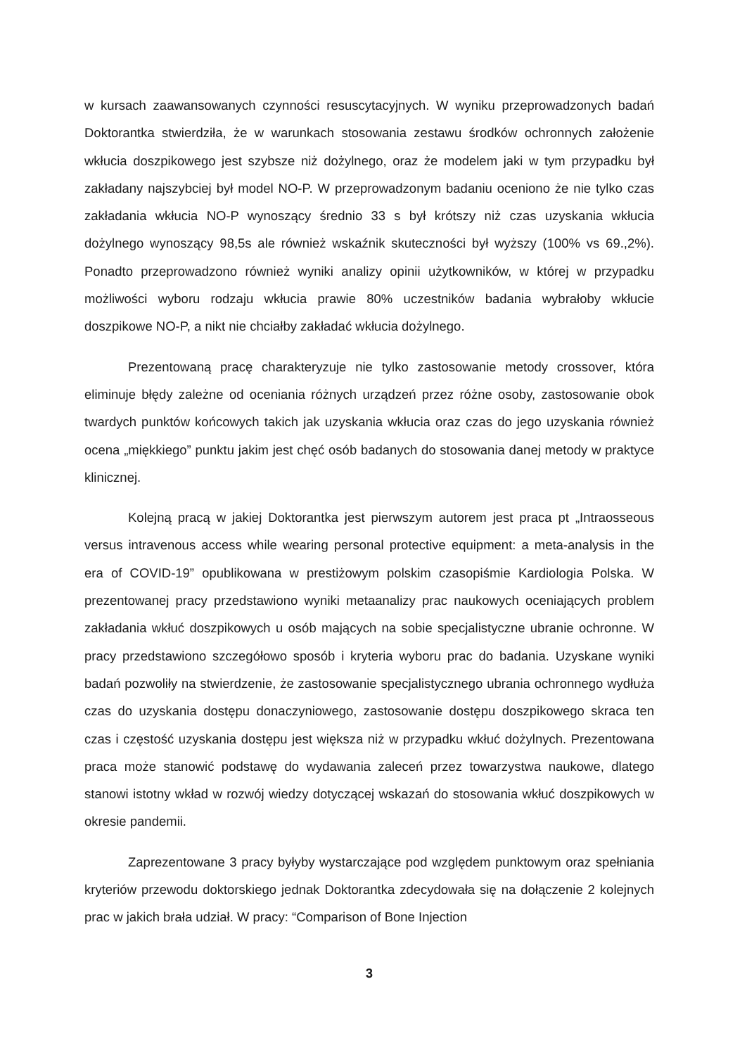w kursach zaawansowanych czynności resuscytacyjnych. W wyniku przeprowadzonych badań Doktorantka stwierdziła, że w warunkach stosowania zestawu środków ochronnych założenie wkłucia doszpikowego jest szybsze niż dożylnego, oraz że modelem jaki w tym przypadku był zakładany najszybciej był model NO-P. W przeprowadzonym badaniu oceniono że nie tylko czas zakładania wkłucia NO-P wynoszący średnio 33 s był krótszy niż czas uzyskania wkłucia dożylnego wynoszący 98,5s ale również wskaźnik skuteczności był wyższy (100% vs 69.,2%). Ponadto przeprowadzono również wyniki analizy opinii użytkowników, w której w przypadku możliwości wyboru rodzaju wkłucia prawie 80% uczestników badania wybrałoby wkłucie doszpikowe NO-P, a nikt nie chciałby zakładać wkłucia dożylnego.
Prezentowaną pracę charakteryzuje nie tylko zastosowanie metody crossover, która eliminuje błędy zależne od oceniania różnych urządzeń przez różne osoby, zastosowanie obok twardych punktów końcowych takich jak uzyskania wkłucia oraz czas do jego uzyskania również ocena „miękkiego” punktu jakim jest chęć osób badanych do stosowania danej metody w praktyce klinicznej.
Kolejną pracą w jakiej Doktorantka jest pierwszym autorem jest praca pt „Intraosseous versus intravenous access while wearing personal protective equipment: a meta-analysis in the era of COVID-19” opublikowana w prestiżowym polskim czasopiśmie Kardiologia Polska. W prezentowanej pracy przedstawiono wyniki metaanalizy prac naukowych oceniających problem zakładania wkłuć doszpikowych u osób mających na sobie specjalistyczne ubranie ochronne. W pracy przedstawiono szczegółowo sposób i kryteria wyboru prac do badania. Uzyskane wyniki badań pozwoliły na stwierdzenie, że zastosowanie specjalistycznego ubrania ochronnego wydłuża czas do uzyskania dostępu donaczyniowego, zastosowanie dostępu doszpikowego skraca ten czas i częstość uzyskania dostępu jest większa niż w przypadku wkłuć dożylnych. Prezentowana praca może stanowić podstawę do wydawania zaleceń przez towarzystwa naukowe, dlatego stanowi istotny wkład w rozwój wiedzy dotyczącej wskazań do stosowania wkłuć doszpikowych w okresie pandemii.
Zaprezentowane 3 pracy byłyby wystarczające pod względem punktowym oraz spełniania kryteriów przewodu doktorskiego jednak Doktorantka zdecydowała się na dołączenie 2 kolejnych prac w jakich brała udział. W pracy: “Comparison of Bone Injection
3